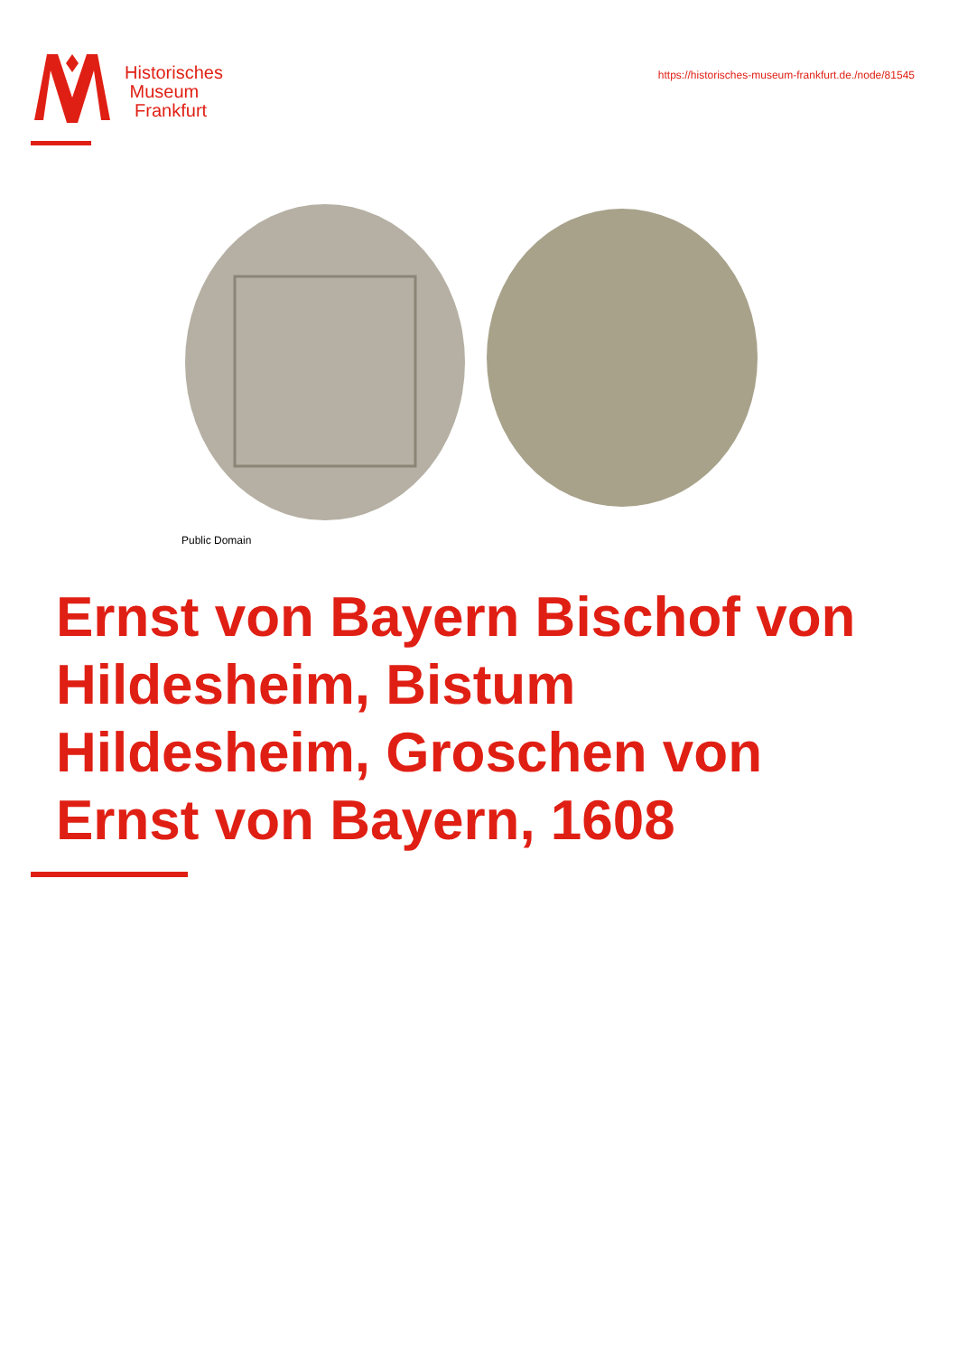Historisches
Museum
Frankfurt
https://historisches-museum-frankfurt.de./node/81545
Public Domain
Ernst von Bayern Bischof von Hildesheim, Bistum Hildesheim, Groschen von Ernst von Bayern, 1608